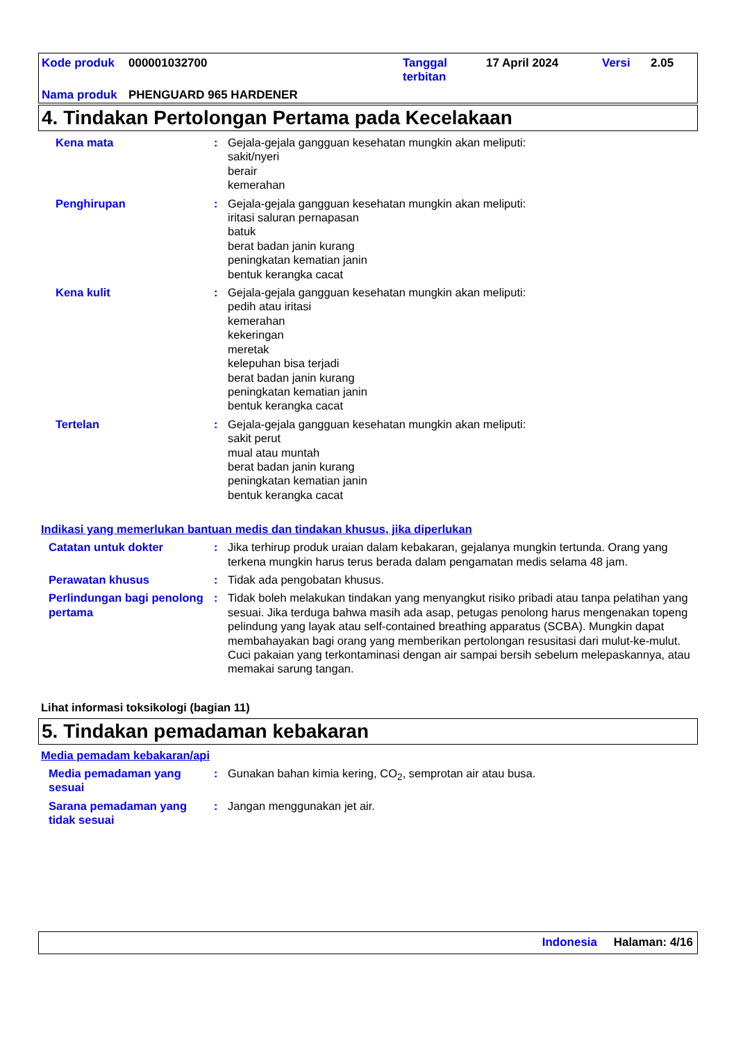| Kode produk | 000001032700 | Tanggal terbitan | 17 April 2024 | Versi | 2.05 |
| Nama produk | PHENGUARD 965 HARDENER | | | | |
4. Tindakan Pertolongan Pertama pada Kecelakaan
Kena mata : Gejala-gejala gangguan kesehatan mungkin akan meliputi:
sakit/nyeri
berair
kemerahan
Penghirupan : Gejala-gejala gangguan kesehatan mungkin akan meliputi:
iritasi saluran pernapasan
batuk
berat badan janin kurang
peningkatan kematian janin
bentuk kerangka cacat
Kena kulit : Gejala-gejala gangguan kesehatan mungkin akan meliputi:
pedih atau iritasi
kemerahan
kekeringan
meretak
kelepuhan bisa terjadi
berat badan janin kurang
peningkatan kematian janin
bentuk kerangka cacat
Tertelan : Gejala-gejala gangguan kesehatan mungkin akan meliputi:
sakit perut
mual atau muntah
berat badan janin kurang
peningkatan kematian janin
bentuk kerangka cacat
Indikasi yang memerlukan bantuan medis dan tindakan khusus, jika diperlukan
Catatan untuk dokter : Jika terhirup produk uraian dalam kebakaran, gejalanya mungkin tertunda. Orang yang terkena mungkin harus terus berada dalam pengamatan medis selama 48 jam.
Perawatan khusus : Tidak ada pengobatan khusus.
Perlindungan bagi penolong pertama
: Tidak boleh melakukan tindakan yang menyangkut risiko pribadi atau tanpa pelatihan yang sesuai. Jika terduga bahwa masih ada asap, petugas penolong harus mengenakan topeng pelindung yang layak atau self-contained breathing apparatus (SCBA). Mungkin dapat membahayakan bagi orang yang memberikan pertolongan resusitasi dari mulut-ke-mulut. Cuci pakaian yang terkontaminasi dengan air sampai bersih sebelum melepaskannya, atau memakai sarung tangan.
Lihat informasi toksikologi (bagian 11)
5. Tindakan pemadaman kebakaran
Media pemadam kebakaran/api
Media pemadaman yang sesuai
: Gunakan bahan kimia kering, CO<sub>2</sub>, semprotan air atau busa.
Sarana pemadaman yang tidak sesuai
: Jangan menggunakan jet air.
Indonesia Halaman: 4/16